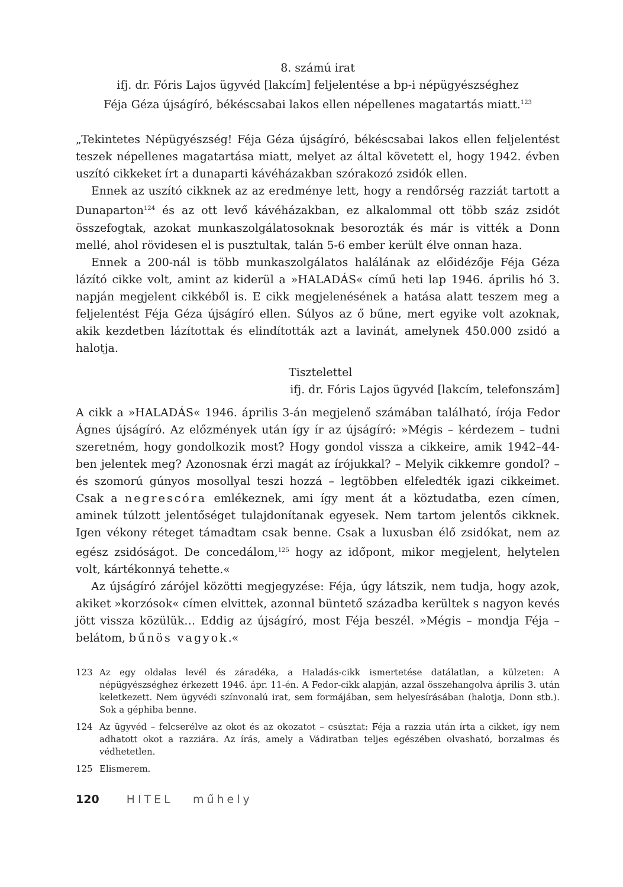8. számú irat
ifj. dr. Fóris Lajos ügyvéd [lakcím] feljelentése a bp-i népügyészséghez
Féja Géza újságíró, békéscsabai lakos ellen népellenes magatartás miatt.<sup>123</sup>
„Tekintetes Népügyészség! Féja Géza újságíró, békéscsabai lakos ellen feljelentést teszek népellenes magatartása miatt, melyet az által követett el, hogy 1942. évben uszító cikkeket írt a dunaparti kávéházakban szórakozó zsidók ellen.
Ennek az uszító cikknek az az eredménye lett, hogy a rendőrség razziát tartott a Dunaparton<sup>124</sup> és az ott levő kávéházakban, ez alkalommal ott több száz zsidót összefogtak, azokat munkaszolgálatosoknak besorozták és már is vitték a Donn mellé, ahol rövidesen el is pusztultak, talán 5-6 ember került élve onnan haza.
Ennek a 200-nál is több munkaszolgálatos halálának az előidézője Féja Géza lázító cikke volt, amint az kiderül a »HALADÁS« című heti lap 1946. április hó 3. napján megjelent cikkéből is. E cikk megjelenésének a hatása alatt teszem meg a feljelentést Féja Géza újságíró ellen. Súlyos az ő bűne, mert egyike volt azoknak, akik kezdetben lázítottak és elindították azt a lavinát, amelynek 450.000 zsidó a halotja.
Tisztelettel
ifj. dr. Fóris Lajos ügyvéd [lakcím, telefonszám]
A cikk a »HALADÁS« 1946. április 3-án megjelenő számában található, írója Fedor Ágnes újságíró. Az előzmények után így ír az újságíró: »Mégis – kérdezem – tudni szeretném, hogy gondolkozik most? Hogy gondol vissza a cikkeire, amik 1942–44-ben jelentek meg? Azonosnak érzi magát az írójukkal? – Melyik cikkemre gondol? – és szomorú gúnyos mosollyal teszi hozzá – legtöbben elfeledték igazi cikkeimet. Csak a negrescóra emlékeznek, ami így ment át a köztudatba, ezen címen, aminek túlzott jelentőséget tulajdonítanak egyesek. Nem tartom jelentős cikknek. Igen vékony réteget támadtam csak benne. Csak a luxusban élő zsidókat, nem az egész zsidóságot. De concedálom,<sup>125</sup> hogy az időpont, mikor megjelent, helytelen volt, kártékonnyá tehette.«
Az újságíró zárójel közötti megjegyzése: Féja, úgy látszik, nem tudja, hogy azok, akiket »korzósok« címen elvittek, azonnal büntető századba kerültek s nagyon kevés jött vissza közülük… Eddig az újságíró, most Féja beszél. »Mégis – mondja Féja – belátom, bűnös vagyok.«
123 Az egy oldalas levél és záradéka, a Haladás-cikk ismertetése datálatlan, a külzeten: A népügyészséghez érkezett 1946. ápr. 11-én. A Fedor-cikk alapján, azzal összehangolva április 3. után keletkezett. Nem ügyvédi színvonalú irat, sem formájában, sem helyesírásában (halotja, Donn stb.). Sok a géphiba benne.
124 Az ügyvéd – felcserélve az okot és az okozatot – csúsztat: Féja a razzia után írta a cikket, így nem adhatott okot a razziára. Az írás, amely a Vádiratban teljes egészében olvasható, borzalmas és védhetetlen.
125 Elismerem.
120 HITEL műhely